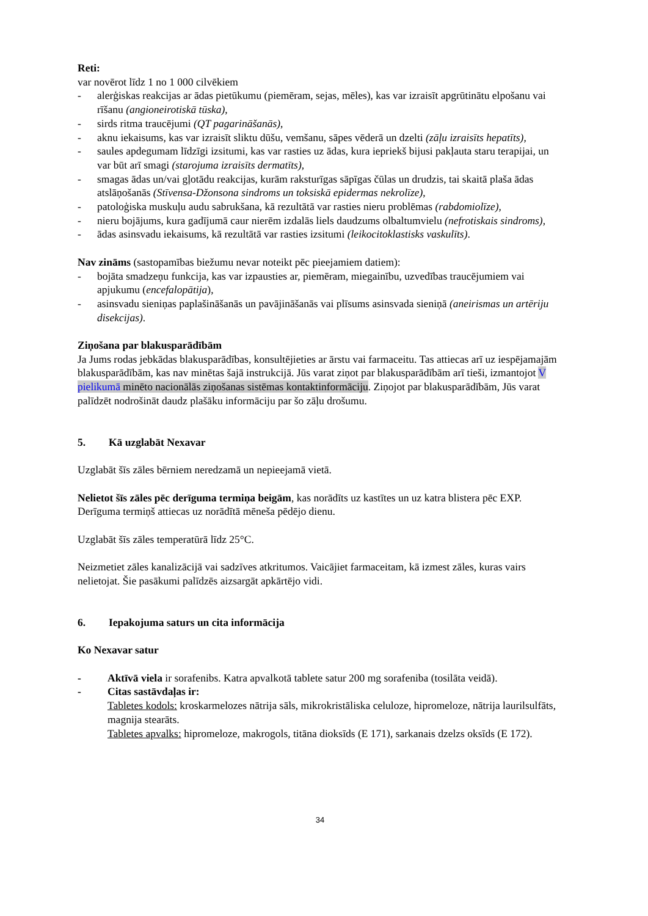Reti:
var novērot līdz 1 no 1 000 cilvēkiem
- alerģiskas reakcijas ar ādas pietūkumu (piemēram, sejas, mēles), kas var izraisīt apgrūtinātu elpošanu vai rīšanu (angioneirotiskā tūska),
- sirds ritma traucējumi (QT pagarināšanās),
- aknu iekaisums, kas var izraisīt sliktu dūšu, vemšanu, sāpes vēderā un dzelti (zāļu izraisīts hepatīts),
- saules apdegumam līdzīgi izsitumi, kas var rasties uz ādas, kura iepriekš bijusi pakļauta staru terapijai, un var būt arī smagi (starojuma izraisīts dermatīts),
- smagas ādas un/vai gļotādu reakcijas, kurām raksturīgas sāpīgas čūlas un drudzis, tai skaitā plaša ādas atslāņošanās (Stīvensa-Džonsona sindroms un toksiskā epidermas nekrolīze),
- patoloģiska muskuļu audu sabrukšana, kā rezultātā var rasties nieru problēmas (rabdomiolīze),
- nieru bojājums, kura gadījumā caur nierēm izdalās liels daudzums olbaltumvielu (nefrotiskais sindroms),
- ādas asinsvadu iekaisums, kā rezultātā var rasties izsitumi (leikocitoklastisks vaskulīts).
Nav zināms (sastopamības biežumu nevar noteikt pēc pieejamiem datiem):
- bojāta smadzeņu funkcija, kas var izpausties ar, piemēram, miegainību, uzvedības traucējumiem vai apjukumu (encefalopātija),
- asinsvadu sieniņas paplašināšanās un pavājināšanās vai plīsums asinsvada sieniņā (aneirismas un artēriju disekcijas).
Ziņošana par blakusparādībām
Ja Jums rodas jebkādas blakusparādības, konsultējieties ar ārstu vai farmaceitu. Tas attiecas arī uz iespējamajām blakusparādībām, kas nav minētas šajā instrukcijā. Jūs varat ziņot par blakusparādībām arī tieši, izmantojot V pielikumā minēto nacionālās ziņošanas sistēmas kontaktinformāciju. Ziņojot par blakusparādībām, Jūs varat palīdzēt nodrošināt daudz plašāku informāciju par šo zāļu drošumu.
5. Kā uzglabāt Nexavar
Uzglabāt šīs zāles bērniem neredzamā un nepieejamā vietā.
Nelietot šīs zāles pēc derīguma termiņa beigām, kas norādīts uz kastītes un uz katra blistera pēc EXP. Derīguma termiņš attiecas uz norādītā mēneša pēdējo dienu.
Uzglabāt šīs zāles temperatūrā līdz 25°C.
Neizmetiet zāles kanalizācijā vai sadzīves atkritumos. Vaicājiet farmaceitam, kā izmest zāles, kuras vairs nelietojat. Šie pasākumi palīdzēs aizsargāt apkārtējo vidi.
6. Iepakojuma saturs un cita informācija
Ko Nexavar satur
- Aktīvā viela ir sorafenibs. Katra apvalkotā tablete satur 200 mg sorafeniba (tosilāta veidā).
- Citas sastāvdaļas ir:
Tabletes kodols: kroskarmelozes nātrija sāls, mikrokristāliska celuloze, hipromeloze, nātrija laurilsulfāts, magnija stearāts.
Tabletes apvalks: hipromeloze, makrogols, titāna dioksīds (E 171), sarkanais dzelzs oksīds (E 172).
34